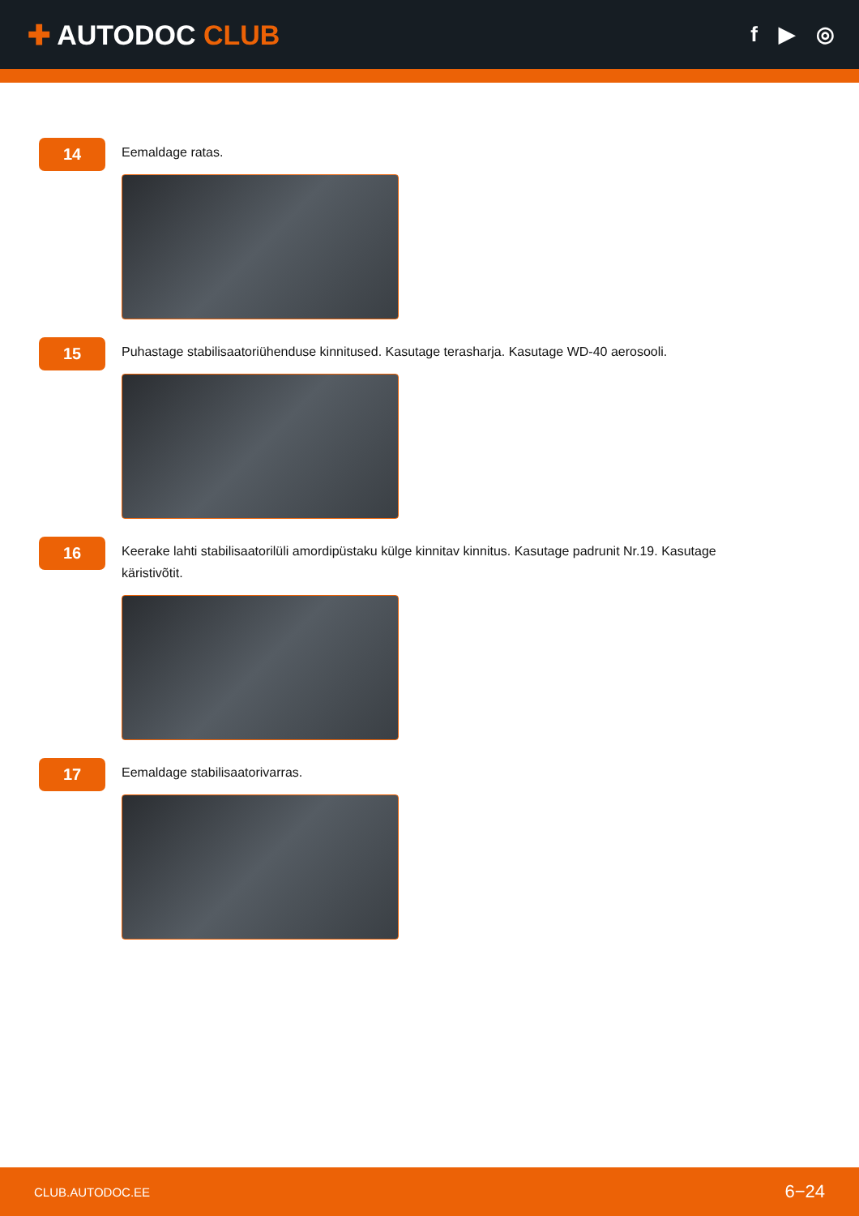✚ AUTODOC CLUB
f ▶ ◎
14
Eemaldage ratas.
15
Puhastage stabilisaatoriühenduse kinnitused. Kasutage terasharja. Kasutage WD-40 aerosooli.
16
Keerake lahti stabilisaatorilüli amordipüstaku külge kinnitav kinnitus. Kasutage padrunit Nr.19. Kasutage käristivõtit.
17
Eemaldage stabilisaatorivarras.
CLUB.AUTODOC.EE 6−24